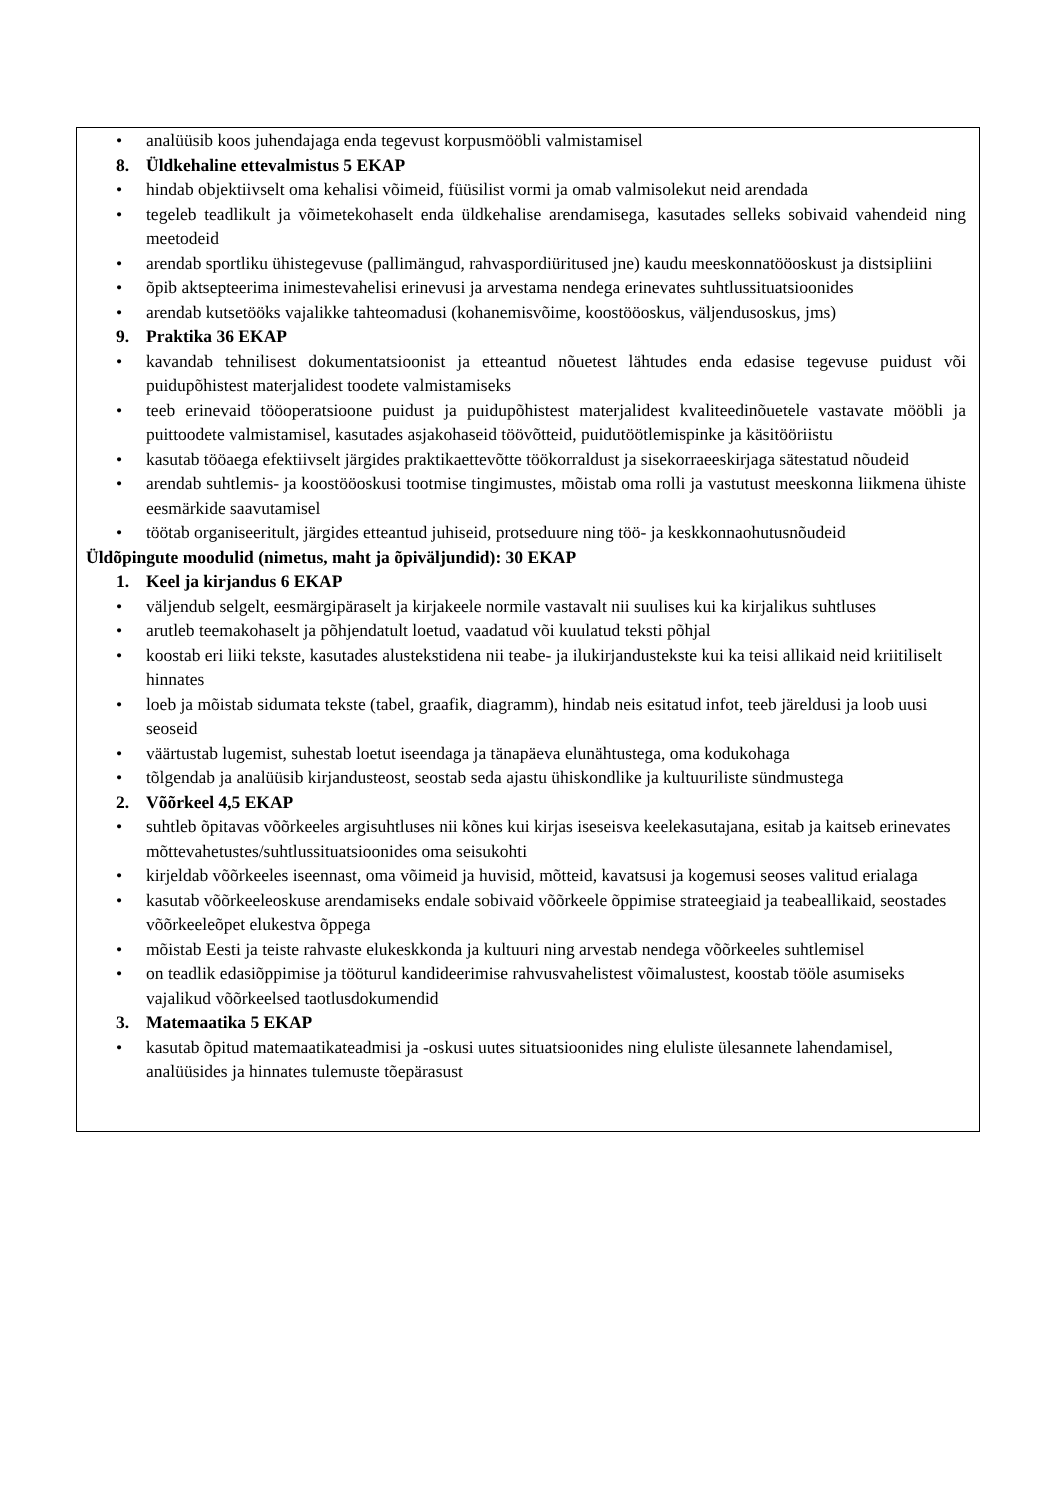• analüüsib koos juhendajaga enda tegevust korpusmööbli valmistamisel
8. Üldkehaline ettevalmistus 5 EKAP
• hindab objektiivselt oma kehalisi võimeid, füüsilist vormi ja omab valmisolekut neid arendada
• tegeleb teadlikult ja võimetekohaselt enda üldkehalise arendamisega, kasutades selleks sobivaid vahendeid ning meetodeid
• arendab sportliku ühistegevuse (pallimängud, rahvaspordiüritused jne) kaudu meeskonnatööoskust ja distsipliini
• õpib aktsepteerima inimestevahelisi erinevusi ja arvestama nendega erinevates suhtlussituatsioonides
• arendab kutsetööks vajalikke tahteomadusi (kohanemisvõime, koostööoskus, väljendusoskus, jms)
9. Praktika 36 EKAP
• kavandab tehnilisest dokumentatsioonist ja etteantud nõuetest lähtudes enda edasise tegevuse puidust või puidupõhistest materjalidest toodete valmistamiseks
• teeb erinevaid tööoperatsioone puidust ja puidupõhistest materjalidest kvaliteedinõuetele vastavate mööbli ja puittoodete valmistamisel, kasutades asjakohaseid töövõtteid, puidutöötlemispinke ja käsitööriistu
• kasutab tööaega efektiivselt järgides praktikaettevõtte töökorraldust ja sisekorraeeskirjaga sätestatud nõudeid
• arendab suhtlemis- ja koostööoskusi tootmise tingimustes, mõistab oma rolli ja vastutust meeskonna liikmena ühiste eesmärkide saavutamisel
• töötab organiseeritult, järgides etteantud juhiseid, protseduure ning töö- ja keskkonnaohutusnõudeid
Üldõpingute moodulid (nimetus, maht ja õpiväljundid): 30 EKAP
1. Keel ja kirjandus 6 EKAP
• väljendub selgelt, eesmärgipäraselt ja kirjakeele normile vastavalt nii suulises kui ka kirjalikus suhtluses
• arutleb teemakohaselt ja põhjendatult loetud, vaadatud või kuulatud teksti põhjal
• koostab eri liiki tekste, kasutades alustekstidena nii teabe- ja ilukirjandustekste kui ka teisi allikaid neid kriitiliselt hinnates
• loeb ja mõistab sidumata tekste (tabel, graafik, diagramm), hindab neis esitatud infot, teeb järeldusi ja loob uusi seoseid
• väärtustab lugemist, suhestab loetut iseendaga ja tänapäeva elunähtustega, oma kodukohaga
• tõlgendab ja analüüsib kirjandusteost, seostab seda ajastu ühiskondlike ja kultuuriliste sündmustega
2. Võõrkeel 4,5 EKAP
• suhtleb õpitavas võõrkeeles argisuhtluses nii kõnes kui kirjas iseseisva keelekasutajana, esitab ja kaitseb erinevates mõttevahetustes/suhtlussituatsioonides oma seisukohti
• kirjeldab võõrkeeles iseennast, oma võimeid ja huvisid, mõtteid, kavatsusi ja kogemusi seoses valitud erialaga
• kasutab võõrkeeleoskuse arendamiseks endale sobivaid võõrkeele õppimise strateegiaid ja teabeallikaid, seostades võõrkeeleõpet elukestva õppega
• mõistab Eesti ja teiste rahvaste elukeskkonda ja kultuuri ning arvestab nendega võõrkeeles suhtlemisel
• on teadlik edasiõppimise ja tööturul kandideerimise rahvusvahelistest võimalustest, koostab tööle asumiseks vajalikud võõrkeelsed taotlusdokumendid
3. Matemaatika 5 EKAP
• kasutab õpitud matemaatikateadmisi ja -oskusi uutes situatsioonides ning eluliste ülesannete lahendamisel, analüüsides ja hinnates tulemuste tõepärasust